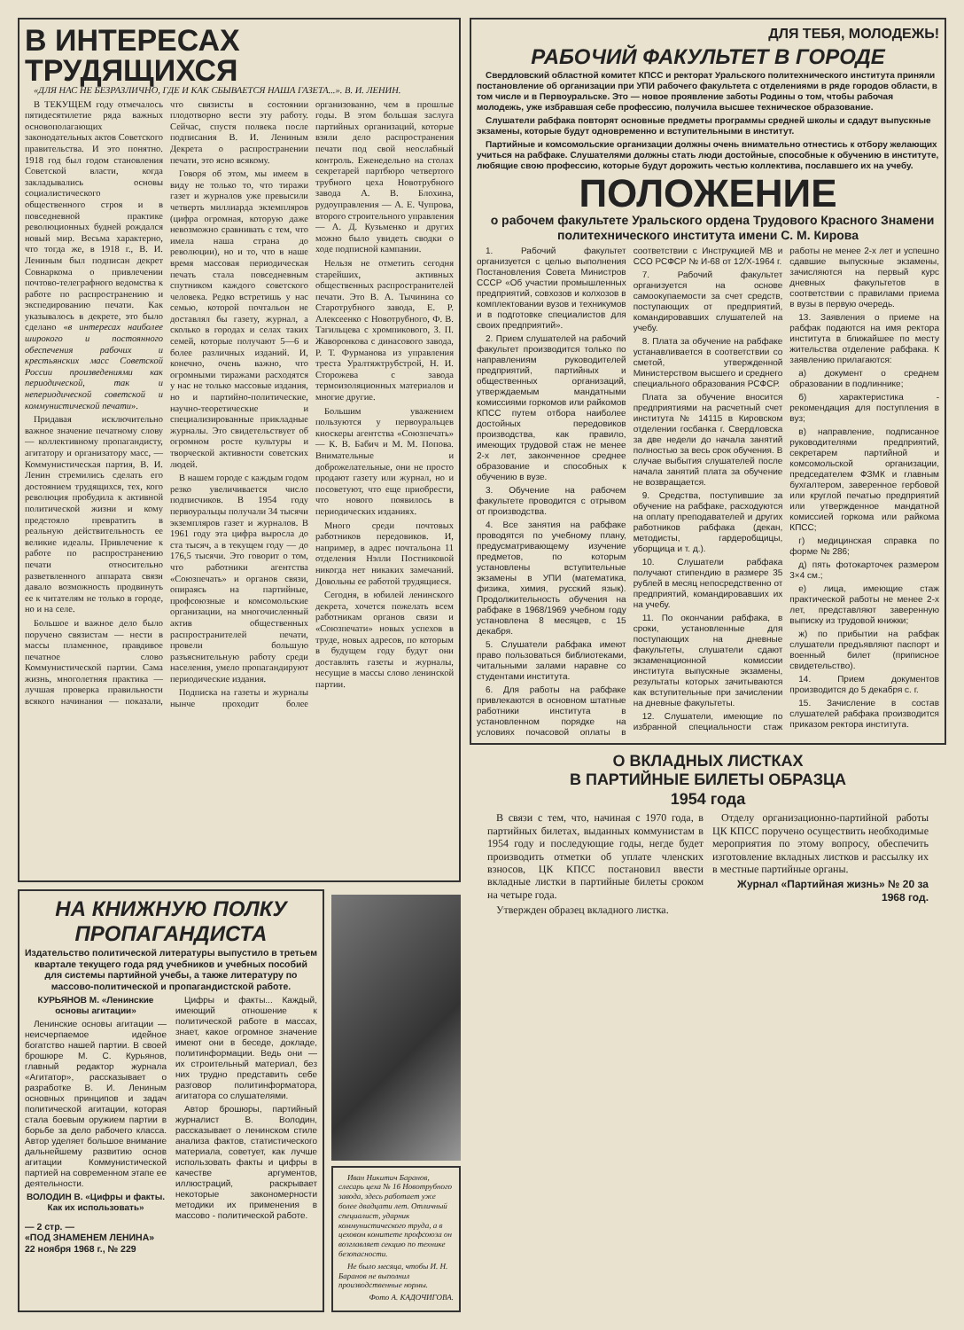В ИНТЕРЕСАХ ТРУДЯЩИХСЯ
«ДЛЯ НАС НЕ БЕЗРАЗЛИЧНО, ГДЕ И КАК СБЫВАЕТСЯ НАША ГАЗЕТА...». В. И. ЛЕНИН.
В ТЕКУЩЕМ году отмечалось пятидесятилетие ряда важных основополагающих законодательных актов Советского правительства. И это понятно. 1918 год был годом становления Советской власти, когда закладывались основы социалистического общественного строя и в повседневной практике революционных будней рождался новый мир. Весьма характерно, что тогда же, в 1918 г., В. И. Лениным был подписан декрет Совнаркома о привлечении почтово-телеграфного ведомства к работе по распространению и экспедированию печати. Как указывалось в декрете, это было сделано «в интересах наиболее широкого и постоянного обеспечения рабочих и крестьянских масс Советской России произведениями как периодической, так и непериодической советской и коммунистической печати».
Придавая исключительно важное значение печатному слову — коллективному пропагандисту, агитатору и организатору масс, — Коммунистическая партия, В. И. Ленин стремились сделать его достоянием трудящихся, тех, кого революция пробудила к активной политической жизни и кому предстояло превратить в реальную действительность ее великие идеалы. Привлечение к работе по распространению печати относительно разветвленного аппарата связи давало возможность продвинуть ее к читателям не только в городе, но и на селе.
Большое и важное дело было поручено связистам — нести в массы пламенное, правдивое печатное слово Коммунистической партии. Сама жизнь, многолетняя практика — лучшая проверка правильности всякого начинания — показали, что связисты в состоянии плодотворно вести эту работу. Сейчас, спустя полвека после подписания В. И. Лениным Декрета о распространении печати, это ясно всякому.
Говоря об этом, мы имеем в виду не только то, что тиражи газет и журналов уже превысили четверть миллиарда экземпляров (цифра огромная, которую даже невозможно сравнивать с тем, что имела наша страна до революции), но и то, что в наше время массовая периодическая печать стала повседневным спутником каждого советского человека. Редко встретишь у нас семью, которой почтальон не доставлял бы газету, журнал, а сколько в городах и селах таких семей, которые получают 5—6 и более различных изданий. И, конечно, очень важно, что огромными тиражами расходятся у нас не только массовые издания, но и партийно-политические, научно-теоретические и специализированные прикладные журналы. Это свидетельствует об огромном росте культуры и творческой активности советских людей.
В нашем городе с каждым годом резко увеличивается число подписчиков. В 1954 году первоуральцы получали 34 тысячи экземпляров газет и журналов. В 1961 году эта цифра выросла до ста тысяч, а в текущем году — до 176,5 тысячи. Это говорит о том, что работники агентства «Союзпечать» и органов связи, опираясь на партийные, профсоюзные и комсомольские организации, на многочисленный актив общественных распространителей печати, провели большую разъяснительную работу среди населения, умело пропагандируют периодические издания.
Подписка на газеты и журналы нынче проходит более организованно, чем в прошлые годы. В этом большая заслуга партийных организаций, которые взяли дело распространения печати под свой неослабный контроль. Еженедельно на столах секретарей партбюро четвертого трубного цеха Новотрубного завода А. В. Блохина, рудоуправления — А. Е. Чупрова, второго строительного управления — А. Д. Кузьменко и других можно было увидеть сводки о ходе подписной кампании.
Нельзя не отметить сегодня старейших, активных общественных распространителей печати. Это В. А. Тычинина со Старотрубного завода, Е. Р. Алексеенко с Новотрубного, Ф. В. Тагильцева с хромпикового, З. П. Жаворонкова с динасового завода, Р. Т. Фурманова из управления треста Уралтяжтрубстрой, Н. И. Сторожева с завода термоизоляционных материалов и многие другие.
Большим уважением пользуются у первоуральцев киоскеры агентства «Союзпечать» — К. В. Бабич и М. М. Попова. Внимательные и доброжелательные, они не просто продают газету или журнал, но и посоветуют, что еще приобрести, что нового появилось в периодических изданиях.
Много среди почтовых работников передовиков. И, например, в адрес почтальона 11 отделения Нэлли Постниковой никогда нет никаких замечаний. Довольны ее работой трудящиеся.
Сегодня, в юбилей ленинского декрета, хочется пожелать всем работникам органов связи и «Союзпечати» новых успехов в труде, новых адресов, по которым в будущем году будут они доставлять газеты и журналы, несущие в массы слово ленинской партии.
НА КНИЖНУЮ ПОЛКУ ПРОПАГАНДИСТА
Издательство политической литературы выпустило в третьем квартале текущего года ряд учебников и учебных пособий для системы партийной учебы, а также литературу по массово-политической и пропагандистской работе.
КУРЬЯНОВ М. «Ленинские основы агитации»
Ленинские основы агитации — неисчерпаемое идейное богатство нашей партии. В своей брошюре М. С. Курьянов, главный редактор журнала «Агитатор», рассказывает о разработке В. И. Лениным основных принципов и задач политической агитации, которая стала боевым оружием партии в борьбе за дело рабочего класса. Автор уделяет большое внимание дальнейшему развитию основ агитации Коммунистической партией на современном этапе ее деятельности.
ВОЛОДИН В. «Цифры и факты. Как их использовать»
Цифры и факты... Каждый, имеющий отношение к политической работе в массах, знает, какое огромное значение имеют они в беседе, докладе, политинформации. Ведь они — их строительный материал, без них трудно представить себе разговор политинформатора, агитатора со слушателями.
Автор брошюры, партийный журналист В. Володин, рассказывает о ленинском стиле анализа фактов, статистического материала, советует, как лучше использовать факты и цифры в качестве аргументов, иллюстраций, раскрывает некоторые закономерности методики их применения в массово - политической работе.
— 2 стр. —
«ПОД ЗНАМЕНЕМ ЛЕНИНА»
22 ноября 1968 г., № 229
Иван Никитич Баранов, слесарь цеха № 16 Новотрубного завода, здесь работает уже более двадцати лет. Отличный специалист, ударник коммунистического труда, а в цеховом комитете профсоюза он возглавляет секцию по технике безопасности.
Не было месяца, чтобы И. Н. Баранов не выполнил производственные нормы.
Фото А. КАДОЧИГОВА.
ДЛЯ ТЕБЯ, МОЛОДЕЖЬ!
РАБОЧИЙ ФАКУЛЬТЕТ В ГОРОДЕ
Свердловский областной комитет КПСС и ректорат Уральского политехнического института приняли постановление об организации при УПИ рабочего факультета с отделениями в ряде городов области, в том числе и в Первоуральске. Это — новое проявление заботы Родины о том, чтобы рабочая молодежь, уже избравшая себе профессию, получила высшее техническое образование.
Слушатели рабфака повторят основные предметы программы средней школы и сдадут выпускные экзамены, которые будут одновременно и вступительными в институт.
Партийные и комсомольские организации должны очень внимательно отнестись к отбору желающих учиться на рабфаке. Слушателями должны стать люди достойные, способные к обучению в институте, любящие свою профессию, которые будут дорожить честью коллектива, пославшего их на учебу.
ПОЛОЖЕНИЕ
о рабочем факультете Уральского ордена Трудового Красного Знамени политехнического института имени С. М. Кирова
1. Рабочий факультет организуется с целью выполнения Постановления Совета Министров СССР «Об участии промышленных предприятий, совхозов и колхозов в комплектовании вузов и техникумов и в подготовке специалистов для своих предприятий».
2. Прием слушателей на рабочий факультет производится только по направлениям руководителей предприятий, партийных и общественных организаций, утверждаемым мандатными комиссиями горкомов или райкомов КПСС путем отбора наиболее достойных передовиков производства, как правило, имеющих трудовой стаж не менее 2-х лет, законченное среднее образование и способных к обучению в вузе.
3. Обучение на рабочем факультете проводится с отрывом от производства.
4. Все занятия на рабфаке проводятся по учебному плану, предусматривающему изучение предметов, по которым установлены вступительные экзамены в УПИ (математика, физика, химия, русский язык). Продолжительность обучения на рабфаке в 1968/1969 учебном году установлена 8 месяцев, с 15 декабря.
5. Слушатели рабфака имеют право пользоваться библиотеками, читальными залами наравне со студентами института.
6. Для работы на рабфаке привлекаются в основном штатные работники института в установленном порядке на условиях почасовой оплаты в соответствии с Инструкцией МВ и ССО РСФСР № И-68 от 12/X-1964 г.
7. Рабочий факультет организуется на основе самоокупаемости за счет средств, поступающих от предприятий, командировавших слушателей на учебу.
8. Плата за обучение на рабфаке устанавливается в соответствии со сметой, утвержденной Министерством высшего и среднего специального образования РСФСР.
Плата за обучение вносится предприятиями на расчетный счет института № 14115 в Кировском отделении госбанка г. Свердловска за две недели до начала занятий полностью за весь срок обучения. В случае выбытия слушателей после начала занятий плата за обучение не возвращается.
9. Средства, поступившие за обучение на рабфаке, расходуются на оплату преподавателей и других работников рабфака (декан, методисты, гардеробщицы, уборщица и т. д.).
10. Слушатели рабфака получают стипендию в размере 35 рублей в месяц непосредственно от предприятий, командировавших их на учебу.
11. По окончании рабфака, в сроки, установленные для поступающих на дневные факультеты, слушатели сдают экзаменационной комиссии института выпускные экзамены, результаты которых зачитываются как вступительные при зачислении на дневные факультеты.
12. Слушатели, имеющие по избранной специальности стаж работы не менее 2-х лет и успешно сдавшие выпускные экзамены, зачисляются на первый курс дневных факультетов в соответствии с правилами приема в вузы в первую очередь.
13. Заявления о приеме на рабфак подаются на имя ректора института в ближайшее по месту жительства отделение рабфака. К заявлению прилагаются:
а) документ о среднем образовании в подлиннике;
б) характеристика - рекомендация для поступления в вуз;
в) направление, подписанное руководителями предприятий, секретарем партийной и комсомольской организации, председателем ФЗМК и главным бухгалтером, заверенное гербовой или круглой печатью предприятий или утвержденное мандатной комиссией горкома или райкома КПСС;
г) медицинская справка по форме № 286;
д) пять фотокарточек размером 3×4 см.;
е) лица, имеющие стаж практической работы не менее 2-х лет, представляют заверенную выписку из трудовой книжки;
ж) по прибытии на рабфак слушатели предъявляют паспорт и военный билет (приписное свидетельство).
14. Прием документов производится до 5 декабря с. г.
15. Зачисление в состав слушателей рабфака производится приказом ректора института.
О ВКЛАДНЫХ ЛИСТКАХ
В ПАРТИЙНЫЕ БИЛЕТЫ ОБРАЗЦА
1954 года
В связи с тем, что, начиная с 1970 года, в партийных билетах, выданных коммунистам в 1954 году и последующие годы, негде будет производить отметки об уплате членских взносов, ЦК КПСС постановил ввести вкладные листки в партийные билеты сроком на четыре года.
Утвержден образец вкладного листка.
Отделу организационно-партийной работы ЦК КПСС поручено осуществить необходимые мероприятия по этому вопросу, обеспечить изготовление вкладных листков и рассылку их в местные партийные органы.
Журнал «Партийная жизнь» № 20 за 1968 год.